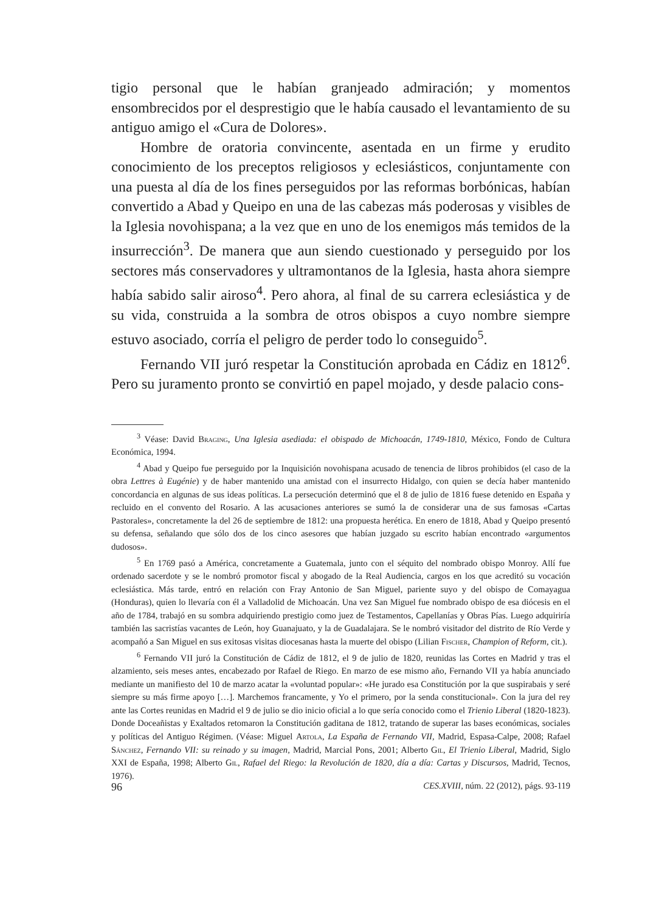tigio personal que le habían granjeado admiración; y momentos ensombrecidos por el desprestigio que le había causado el levantamiento de su antiguo amigo el «Cura de Dolores».
Hombre de oratoria convincente, asentada en un firme y erudito conocimiento de los preceptos religiosos y eclesiásticos, conjuntamente con una puesta al día de los fines perseguidos por las reformas borbónicas, habían convertido a Abad y Queipo en una de las cabezas más poderosas y visibles de la Iglesia novohispana; a la vez que en uno de los enemigos más temidos de la insurrección<sup>3</sup>. De manera que aun siendo cuestionado y perseguido por los sectores más conservadores y ultramontanos de la Iglesia, hasta ahora siempre había sabido salir airoso<sup>4</sup>. Pero ahora, al final de su carrera eclesiástica y de su vida, construida a la sombra de otros obispos a cuyo nombre siempre estuvo asociado, corría el peligro de perder todo lo conseguido<sup>5</sup>.
Fernando VII juró respetar la Constitución aprobada en Cádiz en 1812<sup>6</sup>. Pero su juramento pronto se convirtió en papel mojado, y desde palacio cons-
<sup>3</sup> Véase: David Braging, Una Iglesia asediada: el obispado de Michoacán, 1749-1810, México, Fondo de Cultura Económica, 1994.
<sup>4</sup> Abad y Queipo fue perseguido por la Inquisición novohispana acusado de tenencia de libros prohibidos (el caso de la obra Lettres à Eugénie) y de haber mantenido una amistad con el insurrecto Hidalgo, con quien se decía haber mantenido concordancia en algunas de sus ideas políticas. La persecución determinó que el 8 de julio de 1816 fuese detenido en España y recluido en el convento del Rosario. A las acusaciones anteriores se sumó la de considerar una de sus famosas «Cartas Pastorales», concretamente la del 26 de septiembre de 1812: una propuesta herética. En enero de 1818, Abad y Queipo presentó su defensa, señalando que sólo dos de los cinco asesores que habían juzgado su escrito habían encontrado «argumentos dudosos».
<sup>5</sup> En 1769 pasó a América, concretamente a Guatemala, junto con el séquito del nombrado obispo Monroy. Allí fue ordenado sacerdote y se le nombró promotor fiscal y abogado de la Real Audiencia, cargos en los que acreditó su vocación eclesiástica. Más tarde, entró en relación con Fray Antonio de San Miguel, pariente suyo y del obispo de Comayagua (Honduras), quien lo llevaría con él a Valladolid de Michoacán. Una vez San Miguel fue nombrado obispo de esa diócesis en el año de 1784, trabajó en su sombra adquiriendo prestigio como juez de Testamentos, Capellanías y Obras Pías. Luego adquiriría también las sacristías vacantes de León, hoy Guanajuato, y la de Guadalajara. Se le nombró visitador del distrito de Río Verde y acompañó a San Miguel en sus exitosas visitas diocesanas hasta la muerte del obispo (Lilian Fischer, Champion of Reform, cit.).
<sup>6</sup> Fernando VII juró la Constitución de Cádiz de 1812, el 9 de julio de 1820, reunidas las Cortes en Madrid y tras el alzamiento, seis meses antes, encabezado por Rafael de Riego. En marzo de ese mismo año, Fernando VII ya había anunciado mediante un manifiesto del 10 de marzo acatar la «voluntad popular»: «He jurado esa Constitución por la que suspirabais y seré siempre su más firme apoyo […]. Marchemos francamente, y Yo el primero, por la senda constitucional». Con la jura del rey ante las Cortes reunidas en Madrid el 9 de julio se dio inicio oficial a lo que sería conocido como el Trienio Liberal (1820-1823). Donde Doceañistas y Exaltados retomaron la Constitución gaditana de 1812, tratando de superar las bases económicas, sociales y políticas del Antiguo Régimen. (Véase: Miguel Artola, La España de Fernando VII, Madrid, Espasa-Calpe, 2008; Rafael Sánchez, Fernando VII: su reinado y su imagen, Madrid, Marcial Pons, 2001; Alberto Gil, El Trienio Liberal, Madrid, Siglo XXI de España, 1998; Alberto Gil, Rafael del Riego: la Revolución de 1820, día a día: Cartas y Discursos, Madrid, Tecnos, 1976).
96 CES.XVIII, núm. 22 (2012), págs. 93-119